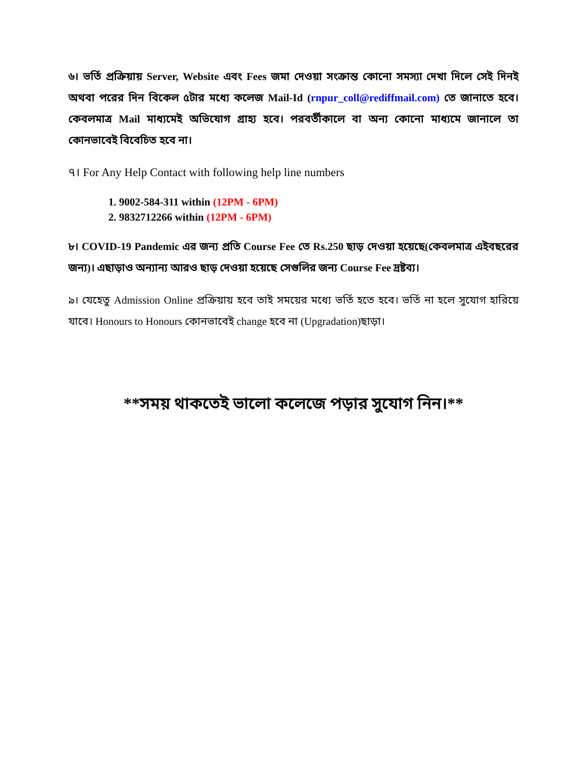৬। ভর্তি প্রক্রিয়ায় Server, Website এবং Fees জমা দেওয়া সংক্রান্ত কোনো সমস্যা দেখা দিলে সেই দিনই অথবা পরের দিন বিকেল ৫টার মধ্যে কলেজ Mail-Id (rnpur_coll@rediffmail.com) তে জানাতে হবে। কেবলমাত্র Mail মাধ্যমেই অভিযোগ গ্রাহ্য হবে। পরবর্তীকালে বা অন্য কোনো মাধ্যমে জানালে তা কোনভাবেই বিবেচিত হবে না।
৭। For Any Help Contact with following help line numbers
1. 9002-584-311 within (12PM - 6PM)
2. 9832712266 within (12PM - 6PM)
৮। COVID-19 Pandemic এর জন্য প্রতি Course Fee তে Rs.250 ছাড় দেওয়া হয়েছে(কেবলমাত্র এইবছরের জন্য)। এছাড়াও অন্যান্য আরও ছাড় দেওয়া হয়েছে সেগুলির জন্য Course Fee দ্রষ্টব্য।
৯। যেহেতু Admission Online প্রক্রিয়ায় হবে তাই সময়ের মধ্যে ভর্তি হতে হবে। ভর্তি না হলে সুযোগ হারিয়ে যাবে। Honours to Honours কোনভাবেই change হবে না (Upgradation)ছাড়া।
**সময় থাকতেই ভালো কলেজে পড়ার সুযোগ নিন।**